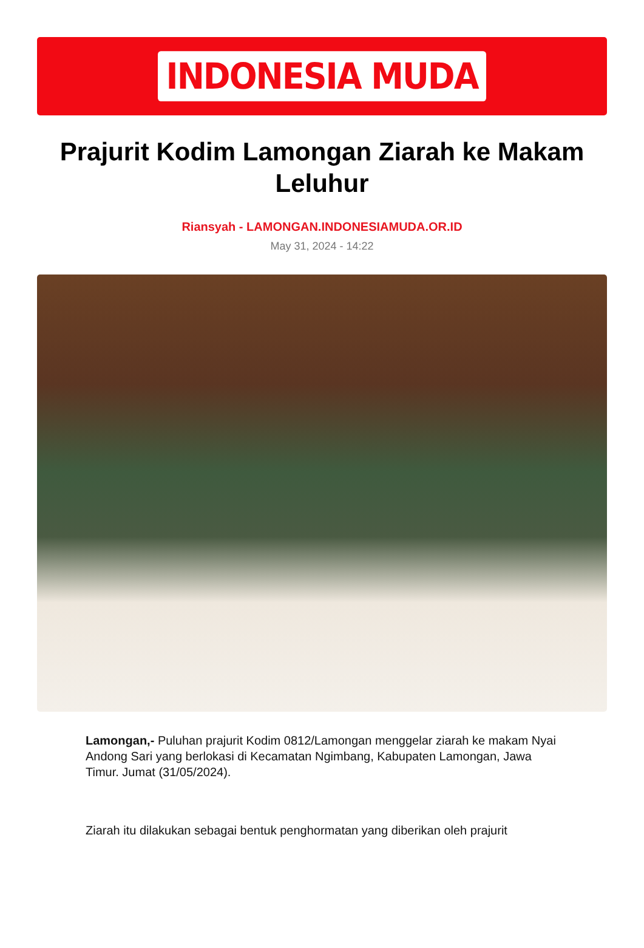INDONESIA MUDA
Prajurit Kodim Lamongan Ziarah ke Makam Leluhur
Riansyah - LAMONGAN.INDONESIAMUDA.OR.ID
May 31, 2024 - 14:22
Lamongan,- Puluhan prajurit Kodim 0812/Lamongan menggelar ziarah ke makam Nyai Andong Sari yang berlokasi di Kecamatan Ngimbang, Kabupaten Lamongan, Jawa Timur. Jumat (31/05/2024).
Ziarah itu dilakukan sebagai bentuk penghormatan yang diberikan oleh prajurit